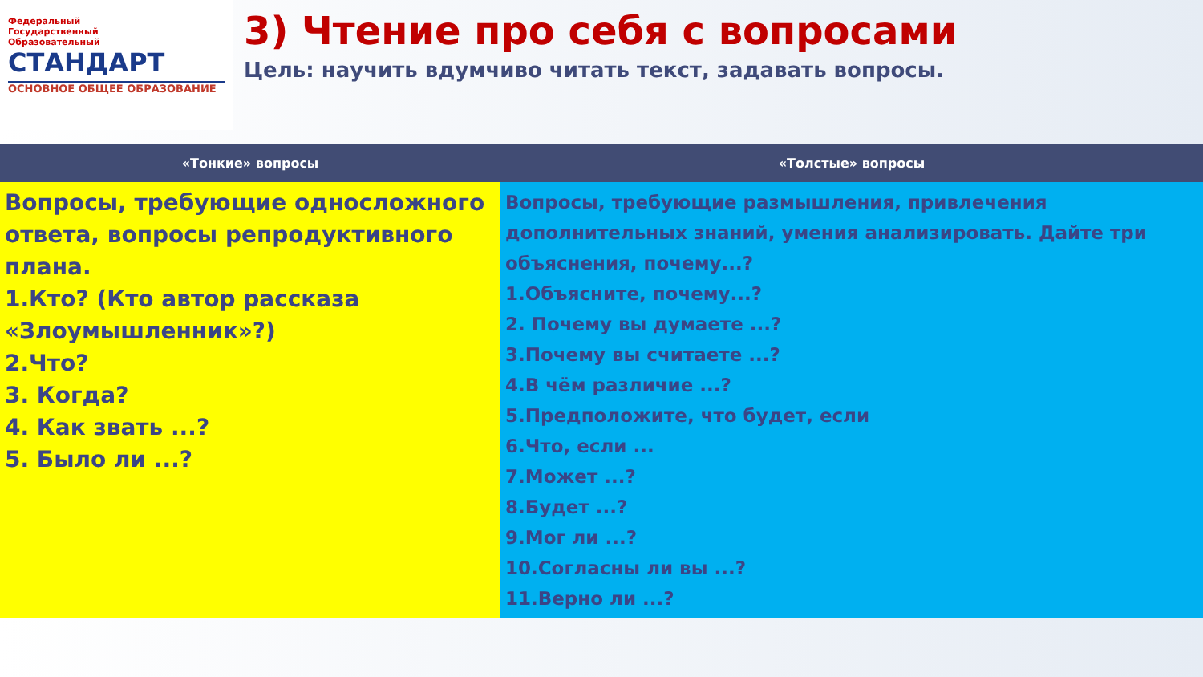Федеральный
Государственный
Образовательный
СТАНДАРТ
ОСНОВНОЕ ОБЩЕЕ ОБРАЗОВАНИЕ
3) Чтение про себя с вопросами
Цель: научить вдумчиво читать текст, задавать вопросы.
| «Тонкие» вопросы | «Толстые» вопросы |
| --- | --- |
| Вопросы, требующие односложного ответа, вопросы репродуктивного плана. 1.Кто? (Кто автор рассказа «Злоумышленник»?) 2.Что? 3. Когда? 4. Как звать ...? 5. Было ли ...? | Вопросы, требующие размышления, привлечения дополнительных знаний, умения анализировать. Дайте три объяснения, почему...? 1.Объясните, почему...? 2. Почему вы думаете ...? 3.Почему вы считаете ...? 4.В чём различие ...? 5.Предположите, что будет, если 6.Что, если ... 7.Может ...? 8.Будет ...? 9.Мог ли ...? 10.Согласны ли вы ...? 11.Верно ли ...? |